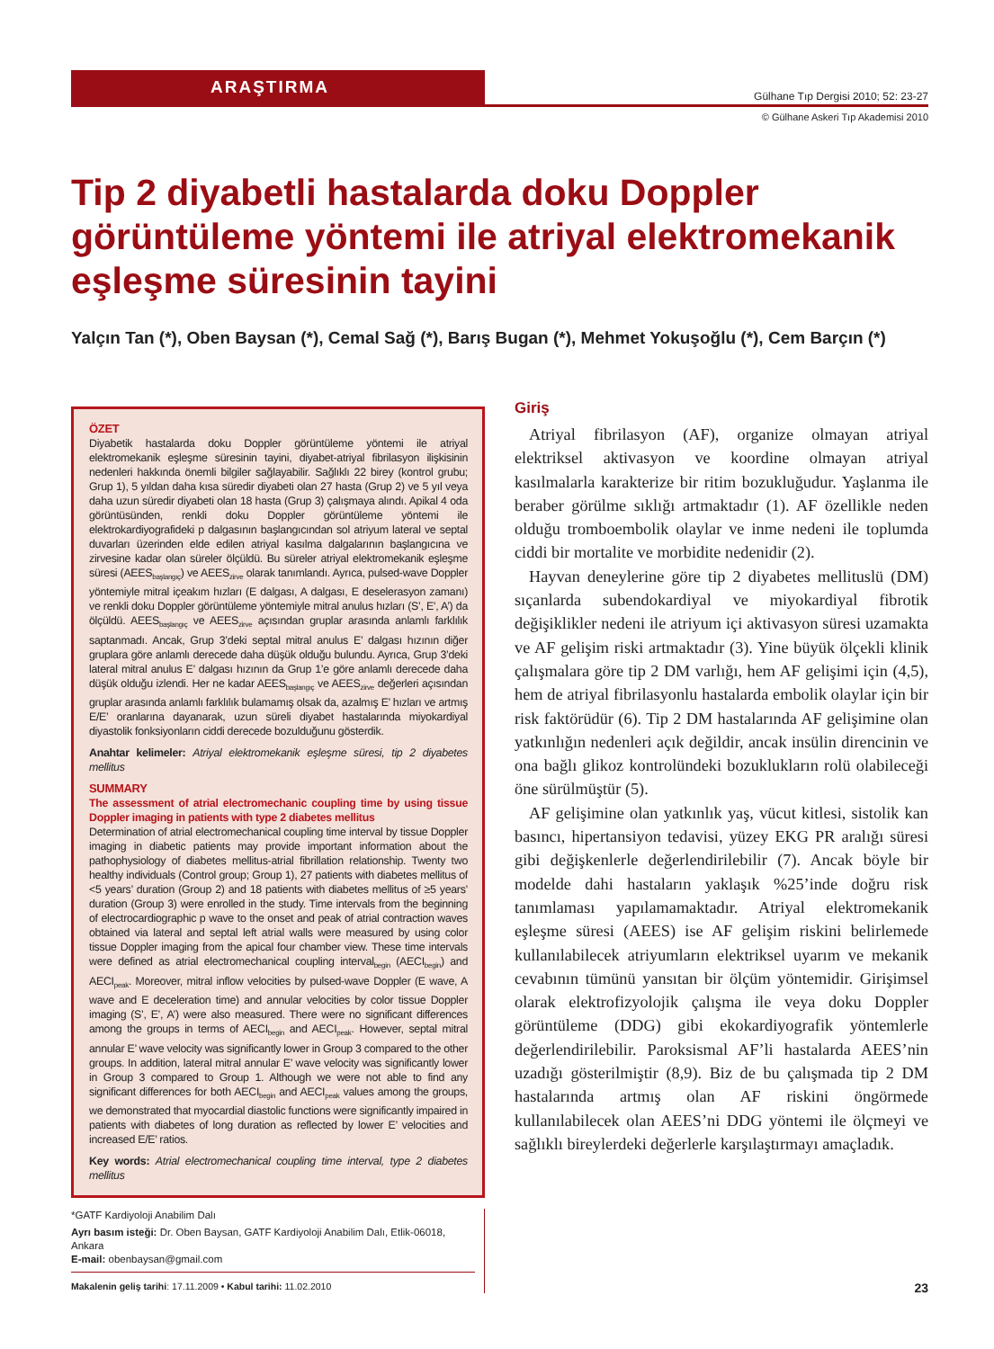ARAŞTIRMA
Gülhane Tıp Dergisi 2010; 52: 23-27
© Gülhane Askeri Tıp Akademisi 2010
Tip 2 diyabetli hastalarda doku Doppler görüntüleme yöntemi ile atriyal elektromekanik eşleşme süresinin tayini
Yalçın Tan (*), Oben Baysan (*), Cemal Sağ (*), Barış Bugan (*), Mehmet Yokuşoğlu (*), Cem Barçın (*)
ÖZET
Diyabetik hastalarda doku Doppler görüntüleme yöntemi ile atriyal elektromekanik eşleşme süresinin tayini, diyabet-atriyal fibrilasyon ilişkisinin nedenleri hakkında önemli bilgiler sağlayabilir. Sağlıklı 22 birey (kontrol grubu; Grup 1), 5 yıldan daha kısa süredir diyabeti olan 27 hasta (Grup 2) ve 5 yıl veya daha uzun süredir diyabeti olan 18 hasta (Grup 3) çalışmaya alındı. Apikal 4 oda görüntüsünden, renkli doku Doppler görüntüleme yöntemi ile elektrokardiyografideki p dalgasının başlangıcından sol atriyum lateral ve septal duvarları üzerinden elde edilen atriyal kasılma dalgalarının başlangıcına ve zirvesine kadar olan süreler ölçüldü. Bu süreler atriyal elektromekanik eşleşme süresi (AEES<sub>başlangıç</sub>) ve AEES<sub>zirve</sub> olarak tanımlandı. Ayrıca, pulsed-wave Doppler yöntemiyle mitral içeakım hızları (E dalgası, A dalgası, E deselerasyon zamanı) ve renkli doku Doppler görüntüleme yöntemiyle mitral anulus hızları (S’, E’, A’) da ölçüldü. AEES<sub>başlangıç</sub> ve AEES<sub>zirve</sub> açısından gruplar arasında anlamlı farklılık saptanmadı. Ancak, Grup 3’deki septal mitral anulus E’ dalgası hızının diğer gruplara göre anlamlı derecede daha düşük olduğu bulundu. Ayrıca, Grup 3’deki lateral mitral anulus E’ dalgası hızının da Grup 1’e göre anlamlı derecede daha düşük olduğu izlendi. Her ne kadar AEES<sub>başlangıç</sub> ve AEES<sub>zirve</sub> değerleri açısından gruplar arasında anlamlı farklılık bulamamış olsak da, azalmış E’ hızları ve artmış E/E’ oranlarına dayanarak, uzun süreli diyabet hastalarında miyokardiyal diyastolik fonksiyonların ciddi derecede bozulduğunu gösterdik.
Anahtar kelimeler: Atriyal elektromekanik eşleşme süresi, tip 2 diyabetes mellitus
SUMMARY
The assessment of atrial electromechanic coupling time by using tissue Doppler imaging in patients with type 2 diabetes mellitus
Determination of atrial electromechanical coupling time interval by tissue Doppler imaging in diabetic patients may provide important information about the pathophysiology of diabetes mellitus-atrial fibrillation relationship. Twenty two healthy individuals (Control group; Group 1), 27 patients with diabetes mellitus of <5 years’ duration (Group 2) and 18 patients with diabetes mellitus of ≥5 years’ duration (Group 3) were enrolled in the study. Time intervals from the beginning of electrocardiographic p wave to the onset and peak of atrial contraction waves obtained via lateral and septal left atrial walls were measured by using color tissue Doppler imaging from the apical four chamber view. These time intervals were defined as atrial electromechanical coupling interval<sub>begin</sub> (AECI<sub>begin</sub>) and AECI<sub>peak</sub>. Moreover, mitral inflow velocities by pulsed-wave Doppler (E wave, A wave and E deceleration time) and annular velocities by color tissue Doppler imaging (S’, E’, A’) were also measured. There were no significant differences among the groups in terms of AECI<sub>begin</sub> and AECI<sub>peak</sub>. However, septal mitral annular E’ wave velocity was significantly lower in Group 3 compared to the other groups. In addition, lateral mitral annular E’ wave velocity was significantly lower in Group 3 compared to Group 1. Although we were not able to find any significant differences for both AECI<sub>begin</sub> and AECI<sub>peak</sub> values among the groups, we demonstrated that myocardial diastolic functions were significantly impaired in patients with diabetes of long duration as reflected by lower E’ velocities and increased E/E’ ratios.
Key words: Atrial electromechanical coupling time interval, type 2 diabetes mellitus
*GATF Kardiyoloji Anabilim Dalı
Ayrı basım isteği: Dr. Oben Baysan, GATF Kardiyoloji Anabilim Dalı, Etlik-06018, Ankara
E-mail: obenbaysan@gmail.com
Makalenin geliş tarihi: 17.11.2009 • Kabul tarihi: 11.02.2010
Giriş
Atriyal fibrilasyon (AF), organize olmayan atriyal elektriksel aktivasyon ve koordine olmayan atriyal kasılmalarla karakterize bir ritim bozukluğudur. Yaşlanma ile beraber görülme sıklığı artmaktadır (1). AF özellikle neden olduğu tromboembolik olaylar ve inme nedeni ile toplumda ciddi bir mortalite ve morbidite nedenidir (2).
Hayvan deneylerine göre tip 2 diyabetes mellituslü (DM) sıçanlarda subendokardiyal ve miyokardiyal fibrotik değişiklikler nedeni ile atriyum içi aktivasyon süresi uzamakta ve AF gelişim riski artmaktadır (3). Yine büyük ölçekli klinik çalışmalara göre tip 2 DM varlığı, hem AF gelişimi için (4,5), hem de atriyal fibrilasyonlu hastalarda embolik olaylar için bir risk faktörüdür (6). Tip 2 DM hastalarında AF gelişimine olan yatkınlığın nedenleri açık değildir, ancak insülin direncinin ve ona bağlı glikoz kontrolündeki bozuklukların rolü olabileceği öne sürülmüştür (5).
AF gelişimine olan yatkınlık yaş, vücut kitlesi, sistolik kan basıncı, hipertansiyon tedavisi, yüzey EKG PR aralığı süresi gibi değişkenlerle değerlendirilebilir (7). Ancak böyle bir modelde dahi hastaların yaklaşık %25’inde doğru risk tanımlaması yapılamamaktadır. Atriyal elektromekanik eşleşme süresi (AEES) ise AF gelişim riskini belirlemede kullanılabilecek atriyumların elektriksel uyarım ve mekanik cevabının tümünü yansıtan bir ölçüm yöntemidir. Girişimsel olarak elektrofizyolojik çalışma ile veya doku Doppler görüntüleme (DDG) gibi ekokardiyografik yöntemlerle değerlendirilebilir. Paroksismal AF’li hastalarda AEES’nin uzadığı gösterilmiştir (8,9). Biz de bu çalışmada tip 2 DM hastalarında artmış olan AF riskini öngörmede kullanılabilecek olan AEES’ni DDG yöntemi ile ölçmeyi ve sağlıklı bireylerdeki değerlerle karşılaştırmayı amaçladık.
23